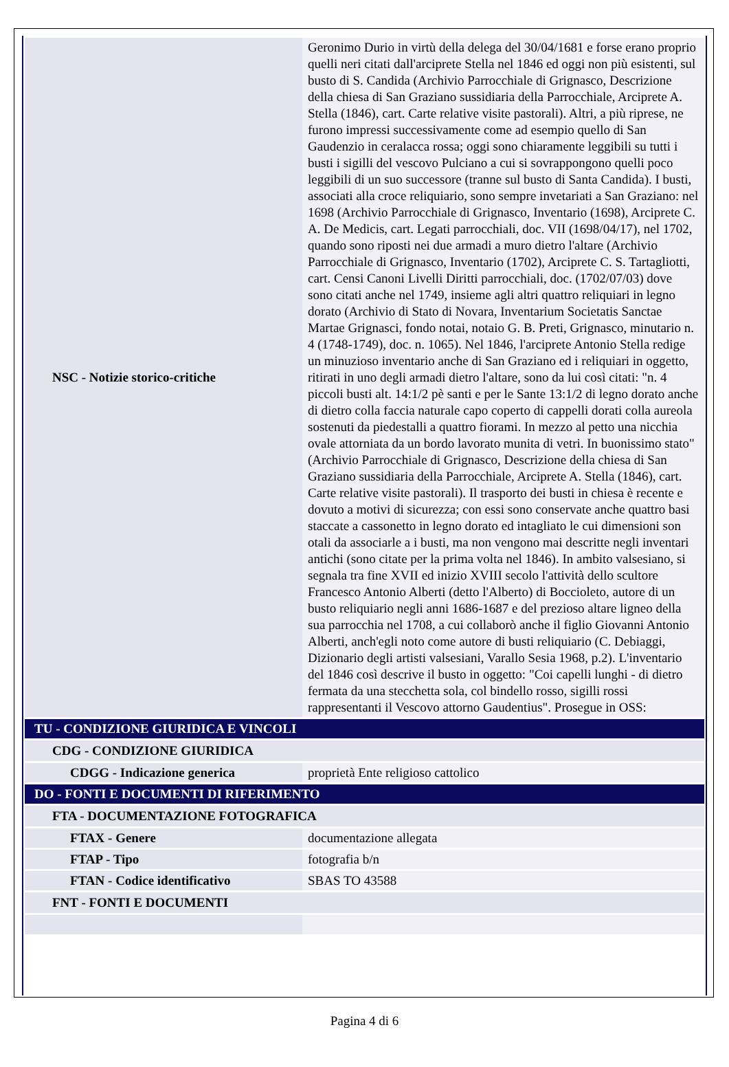| NSC - Notizie storico-critiche | Geronimo Durio in virtù della delega del 30/04/1681 e forse erano proprio quelli neri citati dall'arciprete Stella nel 1846 ed oggi non più esistenti, sul busto di S. Candida (Archivio Parrocchiale di Grignasco, Descrizione della chiesa di San Graziano sussidiaria della Parrocchiale, Arciprete A. Stella (1846), cart. Carte relative visite pastorali). Altri, a più riprese, ne furono impressi successivamente come ad esempio quello di San Gaudenzio in ceralacca rossa; oggi sono chiaramente leggibili su tutti i busti i sigilli del vescovo Pulciano a cui si sovrappongono quelli poco leggibili di un suo successore (tranne sul busto di Santa Candida). I busti, associati alla croce reliquiario, sono sempre invetariati a San Graziano: nel 1698 (Archivio Parrocchiale di Grignasco, Inventario (1698), Arciprete C. A. De Medicis, cart. Legati parrocchiali, doc. VII (1698/04/17), nel 1702, quando sono riposti nei due armadi a muro dietro l'altare (Archivio Parrocchiale di Grignasco, Inventario (1702), Arciprete C. S. Tartagliotti, cart. Censi Canoni Livelli Diritti parrocchiali, doc. (1702/07/03) dove sono citati anche nel 1749, insieme agli altri quattro reliquiari in legno dorato (Archivio di Stato di Novara, Inventarium Societatis Sanctae Martae Grignasci, fondo notai, notaio G. B. Preti, Grignasco, minutario n. 4 (1748-1749), doc. n. 1065). Nel 1846, l'arciprete Antonio Stella redige un minuzioso inventario anche di San Graziano ed i reliquiari in oggetto, ritirati in uno degli armadi dietro l'altare, sono da lui così citati: "n. 4 piccoli busti alt. 14:1/2 pè santi e per le Sante 13:1/2 di legno dorato anche di dietro colla faccia naturale capo coperto di cappelli dorati colla aureola sostenuti da piedestalli a quattro fiorami. In mezzo al petto una nicchia ovale attorniata da un bordo lavorato munita di vetri. In buonissimo stato" (Archivio Parrocchiale di Grignasco, Descrizione della chiesa di San Graziano sussidiaria della Parrocchiale, Arciprete A. Stella (1846), cart. Carte relative visite pastorali). Il trasporto dei busti in chiesa è recente e dovuto a motivi di sicurezza; con essi sono conservate anche quattro basi staccate a cassonetto in legno dorato ed intagliato le cui dimensioni son otali da associarle a i busti, ma non vengono mai descritte negli inventari antichi (sono citate per la prima volta nel 1846). In ambito valsesiano, si segnala tra fine XVII ed inizio XVIII secolo l'attività dello scultore Francesco Antonio Alberti (detto l'Alberto) di Boccioleto, autore di un busto reliquiario negli anni 1686-1687 e del prezioso altare ligneo della sua parrocchia nel 1708, a cui collaborò anche il figlio Giovanni Antonio Alberti, anch'egli noto come autore di busti reliquiario (C. Debiaggi, Dizionario degli artisti valsesiani, Varallo Sesia 1968, p.2). L'inventario del 1846 così descrive il busto in oggetto: "Coi capelli lunghi - di dietro fermata da una stecchetta sola, col bindello rosso, sigilli rossi rappresentanti il Vescovo attorno Gaudentius". Prosegue in OSS: |
| TU - CONDIZIONE GIURIDICA E VINCOLI | |
| CDG - CONDIZIONE GIURIDICA | |
| CDGG - Indicazione generica | proprietà Ente religioso cattolico |
| DO - FONTI E DOCUMENTI DI RIFERIMENTO | |
| FTA - DOCUMENTAZIONE FOTOGRAFICA | |
| FTAX - Genere | documentazione allegata |
| FTAP - Tipo | fotografia b/n |
| FTAN - Codice identificativo | SBAS TO 43588 |
| FNT - FONTI E DOCUMENTI | |
Pagina 4 di 6